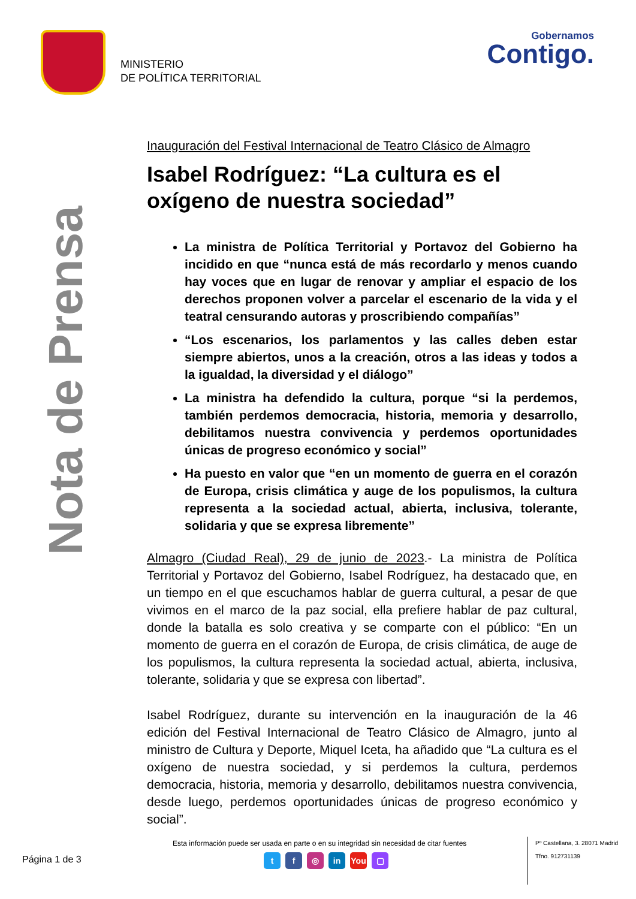MINISTERIO
DE POLÍTICA TERRITORIAL
Gobernamos
Contigo.
Nota de Prensa
Inauguración del Festival Internacional de Teatro Clásico de Almagro
Isabel Rodríguez: “La cultura es el oxígeno de nuestra sociedad”
La ministra de Política Territorial y Portavoz del Gobierno ha incidido en que “nunca está de más recordarlo y menos cuando hay voces que en lugar de renovar y ampliar el espacio de los derechos proponen volver a parcelar el escenario de la vida y el teatral censurando autoras y proscribiendo compañías”
“Los escenarios, los parlamentos y las calles deben estar siempre abiertos, unos a la creación, otros a las ideas y todos a la igualdad, la diversidad y el diálogo”
La ministra ha defendido la cultura, porque “si la perdemos, también perdemos democracia, historia, memoria y desarrollo, debilitamos nuestra convivencia y perdemos oportunidades únicas de progreso económico y social”
Ha puesto en valor que “en un momento de guerra en el corazón de Europa, crisis climática y auge de los populismos, la cultura representa a la sociedad actual, abierta, inclusiva, tolerante, solidaria y que se expresa libremente”
Almagro (Ciudad Real), 29 de junio de 2023.- La ministra de Política Territorial y Portavoz del Gobierno, Isabel Rodríguez, ha destacado que, en un tiempo en el que escuchamos hablar de guerra cultural, a pesar de que vivimos en el marco de la paz social, ella prefiere hablar de paz cultural, donde la batalla es solo creativa y se comparte con el público: “En un momento de guerra en el corazón de Europa, de crisis climática, de auge de los populismos, la cultura representa la sociedad actual, abierta, inclusiva, tolerante, solidaria y que se expresa con libertad”.
Isabel Rodríguez, durante su intervención en la inauguración de la 46 edición del Festival Internacional de Teatro Clásico de Almagro, junto al ministro de Cultura y Deporte, Miquel Iceta, ha añadido que “La cultura es el oxígeno de nuestra sociedad, y si perdemos la cultura, perdemos democracia, historia, memoria y desarrollo, debilitamos nuestra convivencia, desde luego, perdemos oportunidades únicas de progreso económico y social”.
Página 1 de 3
Esta información puede ser usada en parte o en su integridad sin necesidad de citar fuentes
tf ◎ in You ▢
Pº Castellana, 3. 28071 Madrid
Tfno. 912731139